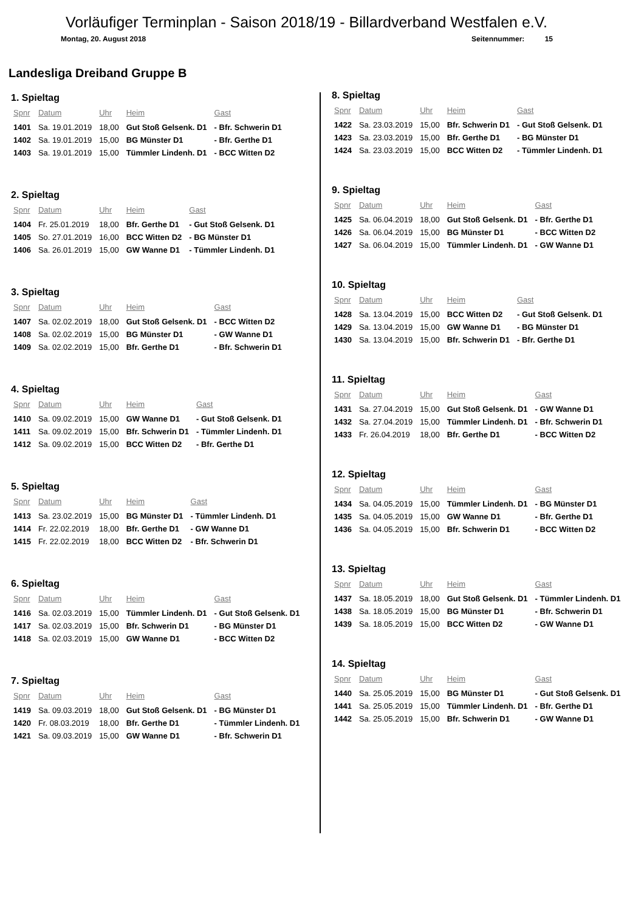Vorläufiger Terminplan - Saison 2018/19 - Billardverband Westfalen e.V.
Montag, 20. August 2018 Seitennummer: 15
Landesliga Dreiband Gruppe B
1. Spieltag
| Spnr | Datum | Uhr | Heim | Gast |
| --- | --- | --- | --- | --- |
| 1401 | Sa. 19.01.2019 | 18,00 | Gut Stoß Gelsenk. D1 | - Bfr. Schwerin D1 |
| 1402 | Sa. 19.01.2019 | 15,00 | BG Münster D1 | - Bfr. Gerthe D1 |
| 1403 | Sa. 19.01.2019 | 15,00 | Tümmler Lindenh. D1 | - BCC Witten D2 |
2. Spieltag
| Spnr | Datum | Uhr | Heim | Gast |
| --- | --- | --- | --- | --- |
| 1404 | Fr. 25.01.2019 | 18,00 | Bfr. Gerthe D1 | - Gut Stoß Gelsenk. D1 |
| 1405 | So. 27.01.2019 | 16,00 | BCC Witten D2 | - BG Münster D1 |
| 1406 | Sa. 26.01.2019 | 15,00 | GW Wanne D1 | - Tümmler Lindenh. D1 |
3. Spieltag
| Spnr | Datum | Uhr | Heim | Gast |
| --- | --- | --- | --- | --- |
| 1407 | Sa. 02.02.2019 | 18,00 | Gut Stoß Gelsenk. D1 | - BCC Witten D2 |
| 1408 | Sa. 02.02.2019 | 15,00 | BG Münster D1 | - GW Wanne D1 |
| 1409 | Sa. 02.02.2019 | 15,00 | Bfr. Gerthe D1 | - Bfr. Schwerin D1 |
4. Spieltag
| Spnr | Datum | Uhr | Heim | Gast |
| --- | --- | --- | --- | --- |
| 1410 | Sa. 09.02.2019 | 15,00 | GW Wanne D1 | - Gut Stoß Gelsenk. D1 |
| 1411 | Sa. 09.02.2019 | 15,00 | Bfr. Schwerin D1 | - Tümmler Lindenh. D1 |
| 1412 | Sa. 09.02.2019 | 15,00 | BCC Witten D2 | - Bfr. Gerthe D1 |
5. Spieltag
| Spnr | Datum | Uhr | Heim | Gast |
| --- | --- | --- | --- | --- |
| 1413 | Sa. 23.02.2019 | 15,00 | BG Münster D1 | - Tümmler Lindenh. D1 |
| 1414 | Fr. 22.02.2019 | 18,00 | Bfr. Gerthe D1 | - GW Wanne D1 |
| 1415 | Fr. 22.02.2019 | 18,00 | BCC Witten D2 | - Bfr. Schwerin D1 |
6. Spieltag
| Spnr | Datum | Uhr | Heim | Gast |
| --- | --- | --- | --- | --- |
| 1416 | Sa. 02.03.2019 | 15,00 | Tümmler Lindenh. D1 | - Gut Stoß Gelsenk. D1 |
| 1417 | Sa. 02.03.2019 | 15,00 | Bfr. Schwerin D1 | - BG Münster D1 |
| 1418 | Sa. 02.03.2019 | 15,00 | GW Wanne D1 | - BCC Witten D2 |
7. Spieltag
| Spnr | Datum | Uhr | Heim | Gast |
| --- | --- | --- | --- | --- |
| 1419 | Sa. 09.03.2019 | 18,00 | Gut Stoß Gelsenk. D1 | - BG Münster D1 |
| 1420 | Fr. 08.03.2019 | 18,00 | Bfr. Gerthe D1 | - Tümmler Lindenh. D1 |
| 1421 | Sa. 09.03.2019 | 15,00 | GW Wanne D1 | - Bfr. Schwerin D1 |
8. Spieltag
| Spnr | Datum | Uhr | Heim | Gast |
| --- | --- | --- | --- | --- |
| 1422 | Sa. 23.03.2019 | 15,00 | Bfr. Schwerin D1 | - Gut Stoß Gelsenk. D1 |
| 1423 | Sa. 23.03.2019 | 15,00 | Bfr. Gerthe D1 | - BG Münster D1 |
| 1424 | Sa. 23.03.2019 | 15,00 | BCC Witten D2 | - Tümmler Lindenh. D1 |
9. Spieltag
| Spnr | Datum | Uhr | Heim | Gast |
| --- | --- | --- | --- | --- |
| 1425 | Sa. 06.04.2019 | 18,00 | Gut Stoß Gelsenk. D1 | - Bfr. Gerthe D1 |
| 1426 | Sa. 06.04.2019 | 15,00 | BG Münster D1 | - BCC Witten D2 |
| 1427 | Sa. 06.04.2019 | 15,00 | Tümmler Lindenh. D1 | - GW Wanne D1 |
10. Spieltag
| Spnr | Datum | Uhr | Heim | Gast |
| --- | --- | --- | --- | --- |
| 1428 | Sa. 13.04.2019 | 15,00 | BCC Witten D2 | - Gut Stoß Gelsenk. D1 |
| 1429 | Sa. 13.04.2019 | 15,00 | GW Wanne D1 | - BG Münster D1 |
| 1430 | Sa. 13.04.2019 | 15,00 | Bfr. Schwerin D1 | - Bfr. Gerthe D1 |
11. Spieltag
| Spnr | Datum | Uhr | Heim | Gast |
| --- | --- | --- | --- | --- |
| 1431 | Sa. 27.04.2019 | 15,00 | Gut Stoß Gelsenk. D1 | - GW Wanne D1 |
| 1432 | Sa. 27.04.2019 | 15,00 | Tümmler Lindenh. D1 | - Bfr. Schwerin D1 |
| 1433 | Fr. 26.04.2019 | 18,00 | Bfr. Gerthe D1 | - BCC Witten D2 |
12. Spieltag
| Spnr | Datum | Uhr | Heim | Gast |
| --- | --- | --- | --- | --- |
| 1434 | Sa. 04.05.2019 | 15,00 | Tümmler Lindenh. D1 | - BG Münster D1 |
| 1435 | Sa. 04.05.2019 | 15,00 | GW Wanne D1 | - Bfr. Gerthe D1 |
| 1436 | Sa. 04.05.2019 | 15,00 | Bfr. Schwerin D1 | - BCC Witten D2 |
13. Spieltag
| Spnr | Datum | Uhr | Heim | Gast |
| --- | --- | --- | --- | --- |
| 1437 | Sa. 18.05.2019 | 18,00 | Gut Stoß Gelsenk. D1 | - Tümmler Lindenh. D1 |
| 1438 | Sa. 18.05.2019 | 15,00 | BG Münster D1 | - Bfr. Schwerin D1 |
| 1439 | Sa. 18.05.2019 | 15,00 | BCC Witten D2 | - GW Wanne D1 |
14. Spieltag
| Spnr | Datum | Uhr | Heim | Gast |
| --- | --- | --- | --- | --- |
| 1440 | Sa. 25.05.2019 | 15,00 | BG Münster D1 | - Gut Stoß Gelsenk. D1 |
| 1441 | Sa. 25.05.2019 | 15,00 | Tümmler Lindenh. D1 | - Bfr. Gerthe D1 |
| 1442 | Sa. 25.05.2019 | 15,00 | Bfr. Schwerin D1 | - GW Wanne D1 |